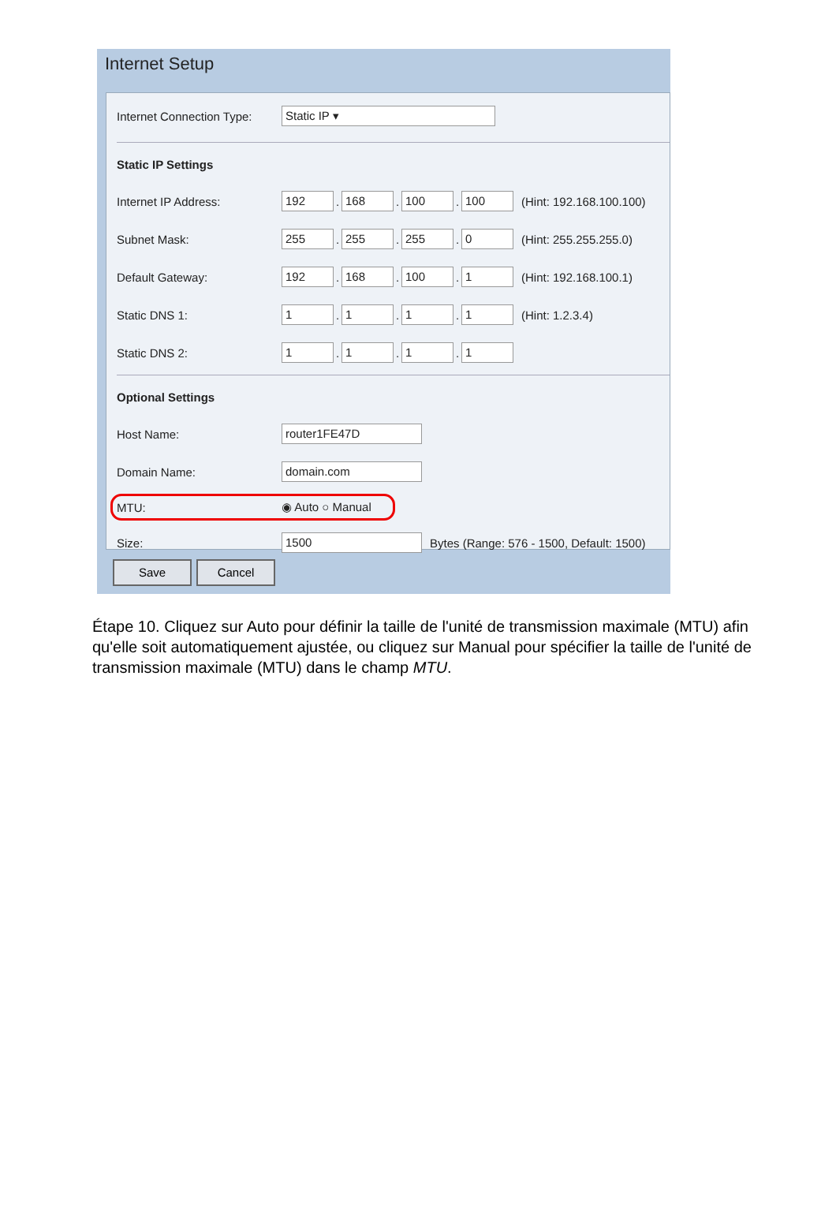Internet Setup
Internet Connection Type: Static IP ▾
Static IP Settings
Internet IP Address: 192. 168. 100. 100 (Hint: 192.168.100.100)
Subnet Mask: 255. 255. 255. 0 (Hint: 255.255.255.0)
Default Gateway: 192. 168. 100. 1 (Hint: 192.168.100.1)
Static DNS 1: 1. 1. 1. 1 (Hint: 1.2.3.4)
Static DNS 2: 1. 1. 1. 1
Optional Settings
Host Name: router1FE47D
Domain Name: domain.com
MTU: ◉ Auto ○ Manual
Size: 1500 Bytes (Range: 576 - 1500, Default: 1500)
Save Cancel
Étape 10. Cliquez sur Auto pour définir la taille de l'unité de transmission maximale (MTU) afin qu'elle soit automatiquement ajustée, ou cliquez sur Manual pour spécifier la taille de l'unité de transmission maximale (MTU) dans le champ MTU.